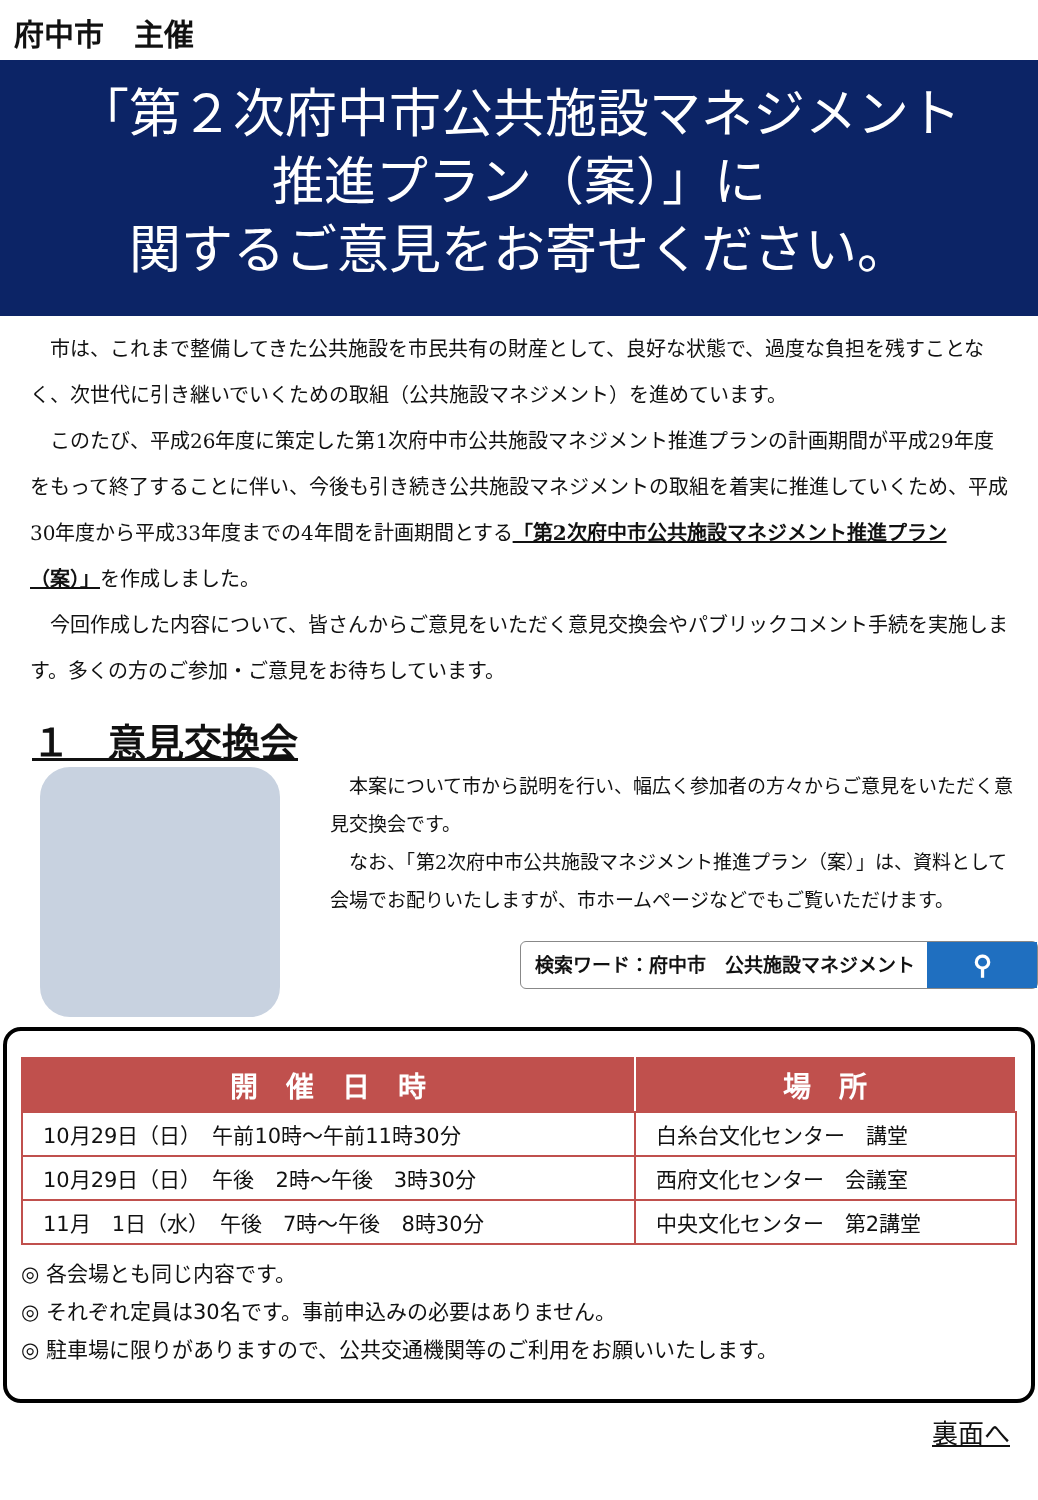府中市　主催
「第２次府中市公共施設マネジメント
推進プラン（案）」に
関するご意見をお寄せください。
市は、これまで整備してきた公共施設を市民共有の財産として、良好な状態で、過度な負担を残すことなく、次世代に引き継いでいくための取組（公共施設マネジメント）を進めています。
このたび、平成26年度に策定した第1次府中市公共施設マネジメント推進プランの計画期間が平成29年度をもって終了することに伴い、今後も引き続き公共施設マネジメントの取組を着実に推進していくため、平成30年度から平成33年度までの4年間を計画期間とする「第2次府中市公共施設マネジメント推進プラン（案）」を作成しました。
今回作成した内容について、皆さんからご意見をいただく意見交換会やパブリックコメント手続を実施します。多くの方のご参加・ご意見をお待ちしています。
１　意見交換会
本案について市から説明を行い、幅広く参加者の方々からご意見をいただく意見交換会です。
なお、「第2次府中市公共施設マネジメント推進プラン（案）」は、資料として会場でお配りいたしますが、市ホームページなどでもご覧いただけます。
検索ワード：府中市　公共施設マネジメント ⚲
| 開 催 日 時 | 場 所 |
| --- | --- |
| 10月29日（日） 午前10時～午前11時30分 | 白糸台文化センター 講堂 |
| 10月29日（日） 午後 2時～午後 3時30分 | 西府文化センター 会議室 |
| 11月 1日（水） 午後 7時～午後 8時30分 | 中央文化センター 第2講堂 |
◎ 各会場とも同じ内容です。
◎ それぞれ定員は30名です。事前申込みの必要はありません。
◎ 駐車場に限りがありますので、公共交通機関等のご利用をお願いいたします。
裏面へ